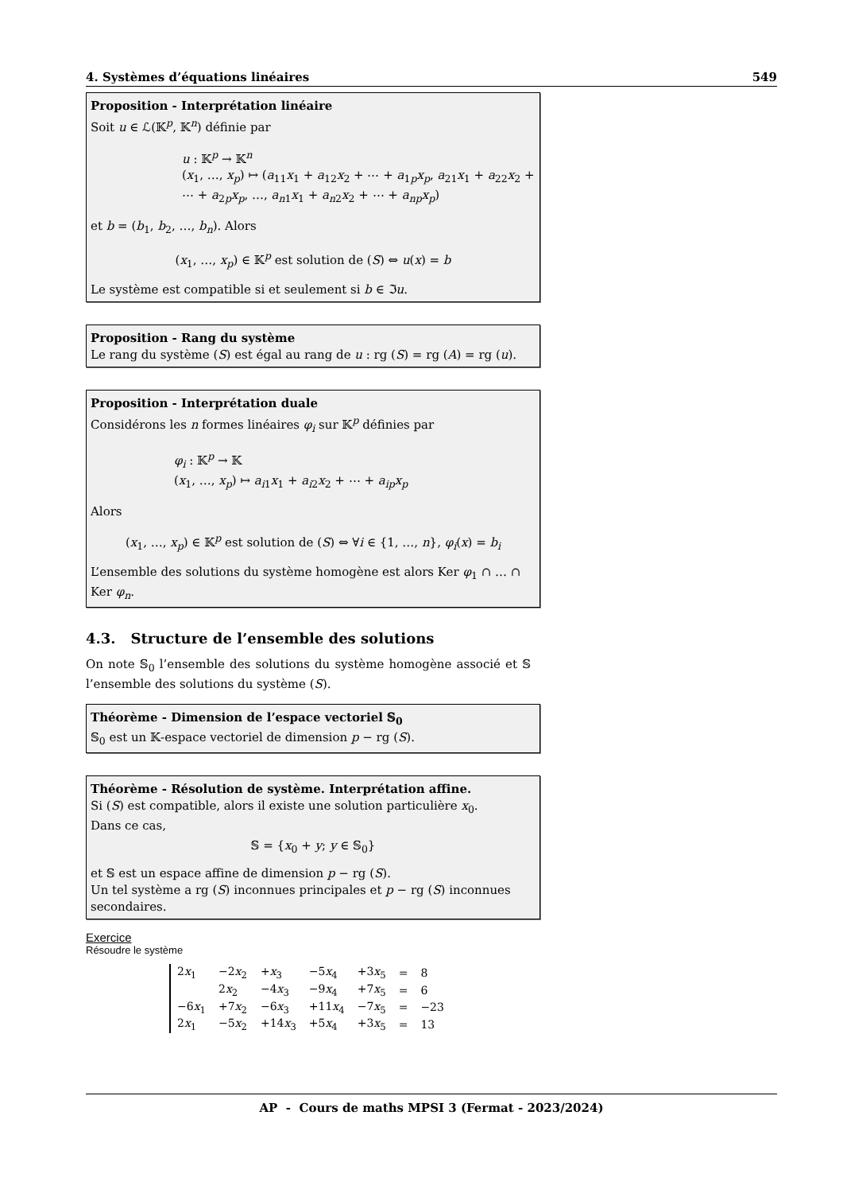4. Systèmes d’équations linéaires 549
Proposition - Interprétation linéaire
Soit u ∈ ℒ(𝕂<sup>p</sup>, 𝕂<sup>n</sup>) définie par
u : 𝕂<sup>p</sup> → 𝕂<sup>n</sup>
(x<sub>1</sub>, …, x<sub>p</sub>) ↦ (a<sub>11</sub>x<sub>1</sub> + a<sub>12</sub>x<sub>2</sub> + ⋯ + a<sub>1p</sub>x<sub>p</sub>, a<sub>21</sub>x<sub>1</sub> + a<sub>22</sub>x<sub>2</sub> + ⋯ + a<sub>2p</sub>x<sub>p</sub>, …, a<sub>n1</sub>x<sub>1</sub> + a<sub>n2</sub>x<sub>2</sub> + ⋯ + a<sub>np</sub>x<sub>p</sub>)
et b = (b<sub>1</sub>, b<sub>2</sub>, …, b<sub>n</sub>). Alors
(x<sub>1</sub>, …, x<sub>p</sub>) ∈ 𝕂<sup>p</sup> est solution de (S) ⇔ u(x) = b
Le système est compatible si et seulement si b ∈ ℑu.
Proposition - Rang du système
Le rang du système (S) est égal au rang de u : rg (S) = rg (A) = rg (u).
Proposition - Interprétation duale
Considérons les n formes linéaires φ<sub>i</sub> sur 𝕂<sup>p</sup> définies par
φ<sub>i</sub> : 𝕂<sup>p</sup> → 𝕂
(x<sub>1</sub>, …, x<sub>p</sub>) ↦ a<sub>i1</sub>x<sub>1</sub> + a<sub>i2</sub>x<sub>2</sub> + ⋯ + a<sub>ip</sub>x<sub>p</sub>
Alors
(x<sub>1</sub>, …, x<sub>p</sub>) ∈ 𝕂<sup>p</sup> est solution de (S) ⇔ ∀i ∈ {1, …, n}, φ<sub>i</sub>(x) = b<sub>i</sub>
L’ensemble des solutions du système homogène est alors Ker φ<sub>1</sub> ∩ … ∩ Ker φ<sub>n</sub>.
4.3. Structure de l’ensemble des solutions
On note 𝕊<sub>0</sub> l’ensemble des solutions du système homogène associé et 𝕊 l’ensemble des solutions du système (S).
Théorème - Dimension de l’espace vectoriel 𝕊<sub>0</sub>
𝕊<sub>0</sub> est un 𝕂-espace vectoriel de dimension p − rg (S).
Théorème - Résolution de système. Interprétation affine.
Si (S) est compatible, alors il existe une solution particulière x<sub>0</sub>.
Dans ce cas,
𝕊 = {x<sub>0</sub> + y; y ∈ 𝕊<sub>0</sub>}
et 𝕊 est un espace affine de dimension p − rg (S).
Un tel système a rg (S) inconnues principales et p − rg (S) inconnues secondaires.
Exercice
Résoudre le système
| 2 x<sub>1</sub> | −2 x<sub>2</sub> | + x<sub>3</sub> | −5 x<sub>4</sub> | +3 x<sub>5</sub> | = | 8 |
| | 2 x<sub>2</sub> | −4 x<sub>3</sub> | −9 x<sub>4</sub> | +7 x<sub>5</sub> | = | 6 |
| −6 x<sub>1</sub> | +7 x<sub>2</sub> | −6 x<sub>3</sub> | +11 x<sub>4</sub> | −7 x<sub>5</sub> | = | −23 |
| 2 x<sub>1</sub> | −5 x<sub>2</sub> | +14 x<sub>3</sub> | +5 x<sub>4</sub> | +3 x<sub>5</sub> | = | 13 |
AP - Cours de maths MPSI 3 (Fermat - 2023/2024)